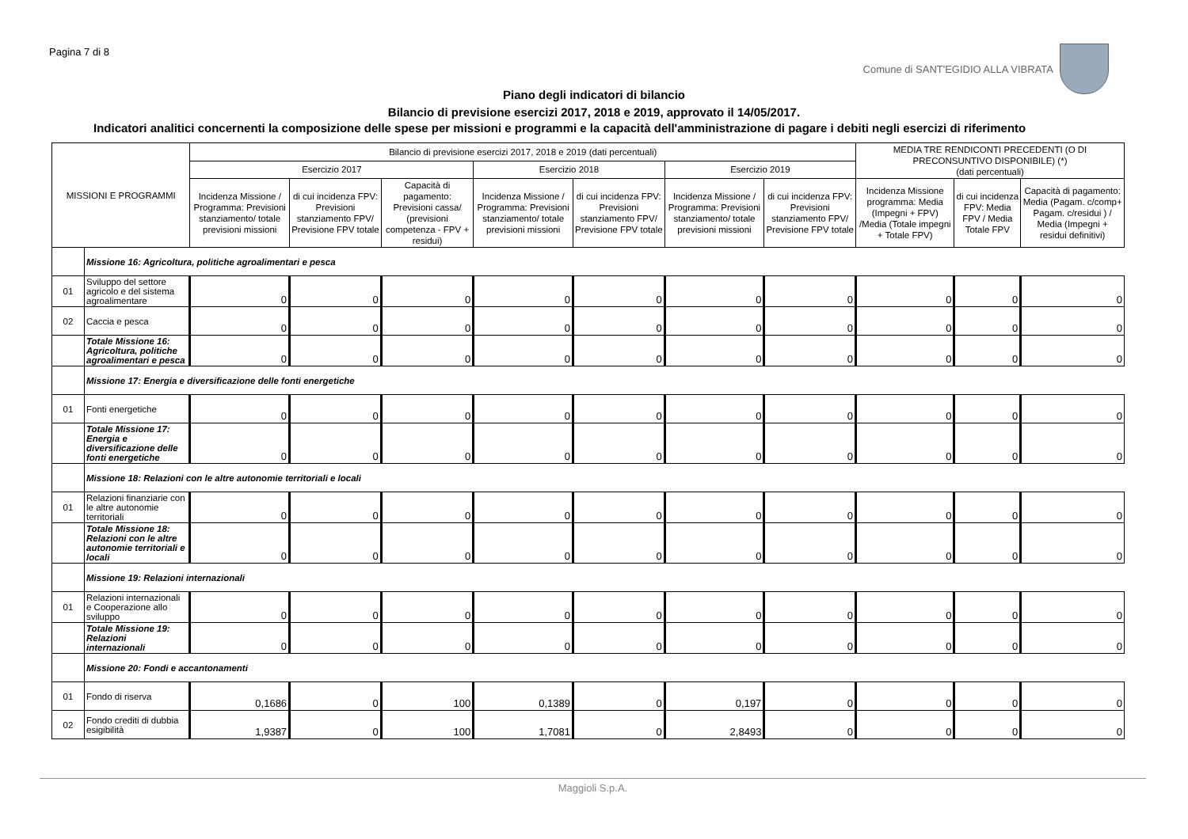Pagina 7 di 8
Comune di SANT'EGIDIO ALLA VIBRATA
Piano degli indicatori di bilancio
Bilancio di previsione esercizi 2017, 2018 e 2019, approvato il 14/05/2017.
Indicatori analitici concernenti la composizione delle spese per missioni e programmi e la capacità dell'amministrazione di pagare i debiti negli esercizi di riferimento
| MISSIONI E PROGRAMMI | | Bilancio di previsione esercizi 2017, 2018 e 2019 (dati percentuali) | | | | | | | MEDIA TRE RENDICONTI PRECEDENTI (O DI PRECONSUNTIVO DISPONIBILE) (*) (dati percentuali) | | |
| --- | --- | --- | --- | --- | --- | --- | --- | --- | --- | --- | --- |
| | | Esercizio 2017 | | | Esercizio 2018 | | Esercizio 2019 | | | | |
| | | Incidenza Missione / Programma: Previsioni stanziamento/ totale previsioni missioni | di cui incidenza FPV: Previsioni stanziamento FPV/ Previsione FPV totale | Capacità di pagamento: Previsioni cassa/ (previsioni competenza - FPV + residui) | Incidenza Missione / Programma: Previsioni stanziamento/ totale previsioni missioni | di cui incidenza FPV: Previsioni stanziamento FPV/ Previsione FPV totale | Incidenza Missione / Programma: Previsioni stanziamento/ totale previsioni missioni | di cui incidenza FPV: Previsioni stanziamento FPV/ Previsione FPV totale | Incidenza Missione programma: Media (Impegni + FPV) /Media (Totale impegni + Totale FPV) | di cui incidenza FPV: Media FPV / Media Totale FPV | Capacità di pagamento: Media (Pagam. c/comp+ Pagam. c/residui ) / Media (Impegni + residui definitivi) |
| | Missione 16: Agricoltura, politiche agroalimentari e pesca | | | | | | | | | | |
| 01 | Sviluppo del settore agricolo e del sistema agroalimentare | 0 | 0 | 0 | 0 | 0 | 0 | 0 | 0 | 0 | 0 |
| 02 | Caccia e pesca | 0 | 0 | 0 | 0 | 0 | 0 | 0 | 0 | 0 | 0 |
| | Totale Missione 16: Agricoltura, politiche agroalimentari e pesca | 0 | 0 | 0 | 0 | 0 | 0 | 0 | 0 | 0 | 0 |
| | Missione 17: Energia e diversificazione delle fonti energetiche | | | | | | | | | | |
| 01 | Fonti energetiche | 0 | 0 | 0 | 0 | 0 | 0 | 0 | 0 | 0 | 0 |
| | Totale Missione 17: Energia e diversificazione delle fonti energetiche | 0 | 0 | 0 | 0 | 0 | 0 | 0 | 0 | 0 | 0 |
| | Missione 18: Relazioni con le altre autonomie territoriali e locali | | | | | | | | | | |
| 01 | Relazioni finanziarie con le altre autonomie territoriali | 0 | 0 | 0 | 0 | 0 | 0 | 0 | 0 | 0 | 0 |
| | Totale Missione 18: Relazioni con le altre autonomie territoriali e locali | 0 | 0 | 0 | 0 | 0 | 0 | 0 | 0 | 0 | 0 |
| | Missione 19: Relazioni internazionali | | | | | | | | | | |
| 01 | Relazioni internazionali e Cooperazione allo sviluppo | 0 | 0 | 0 | 0 | 0 | 0 | 0 | 0 | 0 | 0 |
| | Totale Missione 19: Relazioni internazionali | 0 | 0 | 0 | 0 | 0 | 0 | 0 | 0 | 0 | 0 |
| | Missione 20: Fondi e accantonamenti | | | | | | | | | | |
| 01 | Fondo di riserva | 0,1686 | 0 | 100 | 0,1389 | 0 | 0,197 | 0 | 0 | 0 | 0 |
| 02 | Fondo crediti di dubbia esigibilità | 1,9387 | 0 | 100 | 1,7081 | 0 | 2,8493 | 0 | 0 | 0 | 0 |
Maggioli S.p.A.